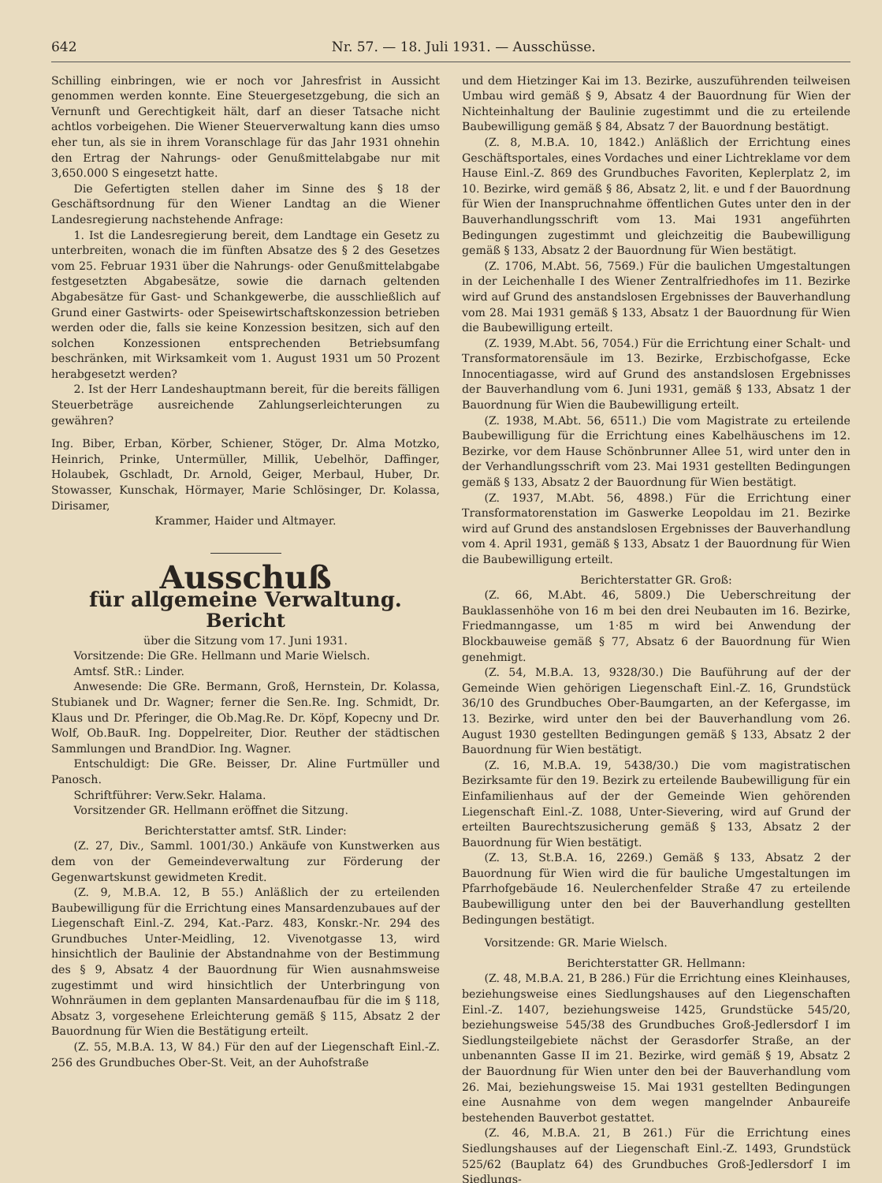642 Nr. 57. — 18. Juli 1931. — Ausschüsse.
Schilling einbringen, wie er noch vor Jahresfrist in Aussicht genommen werden konnte. Eine Steuergesetzgebung, die sich an Vernunft und Gerechtigkeit hält, darf an dieser Tatsache nicht achtlos vorbeigehen. Die Wiener Steuerverwaltung kann dies umso eher tun, als sie in ihrem Voranschlage für das Jahr 1931 ohnehin den Ertrag der Nahrungs- oder Genußmittelabgabe nur mit 3,650.000 S eingesetzt hatte.
Die Gefertigten stellen daher im Sinne des § 18 der Geschäftsordnung für den Wiener Landtag an die Wiener Landesregierung nachstehende Anfrage:
1. Ist die Landesregierung bereit, dem Landtage ein Gesetz zu unterbreiten, wonach die im fünften Absatze des § 2 des Gesetzes vom 25. Februar 1931 über die Nahrungs- oder Genußmittelabgabe festgesetzten Abgabesätze, sowie die darnach geltenden Abgabesätze für Gast- und Schankgewerbe, die ausschließlich auf Grund einer Gastwirts- oder Speisewirtschaftskonzession betrieben werden oder die, falls sie keine Konzession besitzen, sich auf den solchen Konzessionen entsprechenden Betriebsumfang beschränken, mit Wirksamkeit vom 1. August 1931 um 50 Prozent herabgesetzt werden?
2. Ist der Herr Landeshauptmann bereit, für die bereits fälligen Steuerbeträge ausreichende Zahlungserleichterungen zu gewähren?
Ing. Biber, Erban, Körber, Schiener, Stöger, Dr. Alma Motzko, Heinrich, Prinke, Untermüller, Millik, Uebelhör, Daffinger, Holaubek, Gschladt, Dr. Arnold, Geiger, Merbaul, Huber, Dr. Stowasser, Kunschak, Hörmayer, Marie Schlösinger, Dr. Kolassa, Dirisamer,
Krammer, Haider und Altmayer.
Ausschuß
für allgemeine Verwaltung.
Bericht
über die Sitzung vom 17. Juni 1931.
Vorsitzende: Die GRe. Hellmann und Marie Wielsch.
Amtsf. StR.: Linder.
Anwesende: Die GRe. Bermann, Groß, Hernstein, Dr. Kolassa, Stubianek und Dr. Wagner; ferner die Sen.Re. Ing. Schmidt, Dr. Klaus und Dr. Pferinger, die Ob.Mag.Re. Dr. Köpf, Kopecny und Dr. Wolf, Ob.BauR. Ing. Doppelreiter, Dior. Reuther der städtischen Sammlungen und BrandDior. Ing. Wagner.
Entschuldigt: Die GRe. Beisser, Dr. Aline Furtmüller und Panosch.
Schriftführer: Verw.Sekr. Halama.
Vorsitzender GR. Hellmann eröffnet die Sitzung.
Berichterstatter amtsf. StR. Linder:
(Z. 27, Div., Samml. 1001/30.) Ankäufe von Kunstwerken aus dem von der Gemeindeverwaltung zur Förderung der Gegenwartskunst gewidmeten Kredit.
(Z. 9, M.B.A. 12, B 55.) Anläßlich der zu erteilenden Baubewilligung für die Errichtung eines Mansardenzubaues auf der Liegenschaft Einl.-Z. 294, Kat.-Parz. 483, Konskr.-Nr. 294 des Grundbuches Unter-Meidling, 12. Vivenotgasse 13, wird hinsichtlich der Baulinie der Abstandnahme von der Bestimmung des § 9, Absatz 4 der Bauordnung für Wien ausnahmsweise zugestimmt und wird hinsichtlich der Unterbringung von Wohnräumen in dem geplanten Mansardenaufbau für die im § 118, Absatz 3, vorgesehene Erleichterung gemäß § 115, Absatz 2 der Bauordnung für Wien die Bestätigung erteilt.
(Z. 55, M.B.A. 13, W 84.) Für den auf der Liegenschaft Einl.-Z. 256 des Grundbuches Ober-St. Veit, an der Auhofstraße
und dem Hietzinger Kai im 13. Bezirke, auszuführenden teilweisen Umbau wird gemäß § 9, Absatz 4 der Bauordnung für Wien der Nichteinhaltung der Baulinie zugestimmt und die zu erteilende Baubewilligung gemäß § 84, Absatz 7 der Bauordnung bestätigt.
(Z. 8, M.B.A. 10, 1842.) Anläßlich der Errichtung eines Geschäftsportales, eines Vordaches und einer Lichtreklame vor dem Hause Einl.-Z. 869 des Grundbuches Favoriten, Keplerplatz 2, im 10. Bezirke, wird gemäß § 86, Absatz 2, lit. e und f der Bauordnung für Wien der Inanspruchnahme öffentlichen Gutes unter den in der Bauverhandlungsschrift vom 13. Mai 1931 angeführten Bedingungen zugestimmt und gleichzeitig die Baubewilligung gemäß § 133, Absatz 2 der Bauordnung für Wien bestätigt.
(Z. 1706, M.Abt. 56, 7569.) Für die baulichen Umgestaltungen in der Leichenhalle I des Wiener Zentralfriedhofes im 11. Bezirke wird auf Grund des anstandslosen Ergebnisses der Bauverhandlung vom 28. Mai 1931 gemäß § 133, Absatz 1 der Bauordnung für Wien die Baubewilligung erteilt.
(Z. 1939, M.Abt. 56, 7054.) Für die Errichtung einer Schalt- und Transformatorensäule im 13. Bezirke, Erzbischofgasse, Ecke Innocentiagasse, wird auf Grund des anstandslosen Ergebnisses der Bauverhandlung vom 6. Juni 1931, gemäß § 133, Absatz 1 der Bauordnung für Wien die Baubewilligung erteilt.
(Z. 1938, M.Abt. 56, 6511.) Die vom Magistrate zu erteilende Baubewilligung für die Errichtung eines Kabelhäuschens im 12. Bezirke, vor dem Hause Schönbrunner Allee 51, wird unter den in der Verhandlungsschrift vom 23. Mai 1931 gestellten Bedingungen gemäß § 133, Absatz 2 der Bauordnung für Wien bestätigt.
(Z. 1937, M.Abt. 56, 4898.) Für die Errichtung einer Transformatorenstation im Gaswerke Leopoldau im 21. Bezirke wird auf Grund des anstandslosen Ergebnisses der Bauverhandlung vom 4. April 1931, gemäß § 133, Absatz 1 der Bauordnung für Wien die Baubewilligung erteilt.
Berichterstatter GR. Groß:
(Z. 66, M.Abt. 46, 5809.) Die Ueberschreitung der Bauklassenhöhe von 16 m bei den drei Neubauten im 16. Bezirke, Friedmanngasse, um 1·85 m wird bei Anwendung der Blockbauweise gemäß § 77, Absatz 6 der Bauordnung für Wien genehmigt.
(Z. 54, M.B.A. 13, 9328/30.) Die Bauführung auf der der Gemeinde Wien gehörigen Liegenschaft Einl.-Z. 16, Grundstück 36/10 des Grundbuches Ober-Baumgarten, an der Kefergasse, im 13. Bezirke, wird unter den bei der Bauverhandlung vom 26. August 1930 gestellten Bedingungen gemäß § 133, Absatz 2 der Bauordnung für Wien bestätigt.
(Z. 16, M.B.A. 19, 5438/30.) Die vom magistratischen Bezirksamte für den 19. Bezirk zu erteilende Baubewilligung für ein Einfamilienhaus auf der der Gemeinde Wien gehörenden Liegenschaft Einl.-Z. 1088, Unter-Sievering, wird auf Grund der erteilten Baurechtszusicherung gemäß § 133, Absatz 2 der Bauordnung für Wien bestätigt.
(Z. 13, St.B.A. 16, 2269.) Gemäß § 133, Absatz 2 der Bauordnung für Wien wird die für bauliche Umgestaltungen im Pfarrhofgebäude 16. Neulerchenfelder Straße 47 zu erteilende Baubewilligung unter den bei der Bauverhandlung gestellten Bedingungen bestätigt.
Vorsitzende: GR. Marie Wielsch.
Berichterstatter GR. Hellmann:
(Z. 48, M.B.A. 21, B 286.) Für die Errichtung eines Kleinhauses, beziehungsweise eines Siedlungshauses auf den Liegenschaften Einl.-Z. 1407, beziehungsweise 1425, Grundstücke 545/20, beziehungsweise 545/38 des Grundbuches Groß-Jedlersdorf I im Siedlungsteilgebiete nächst der Gerasdorfer Straße, an der unbenannten Gasse II im 21. Bezirke, wird gemäß § 19, Absatz 2 der Bauordnung für Wien unter den bei der Bauverhandlung vom 26. Mai, beziehungsweise 15. Mai 1931 gestellten Bedingungen eine Ausnahme von dem wegen mangelnder Anbaureife bestehenden Bauverbot gestattet.
(Z. 46, M.B.A. 21, B 261.) Für die Errichtung eines Siedlungshauses auf der Liegenschaft Einl.-Z. 1493, Grundstück 525/62 (Bauplatz 64) des Grundbuches Groß-Jedlersdorf I im Siedlungs-